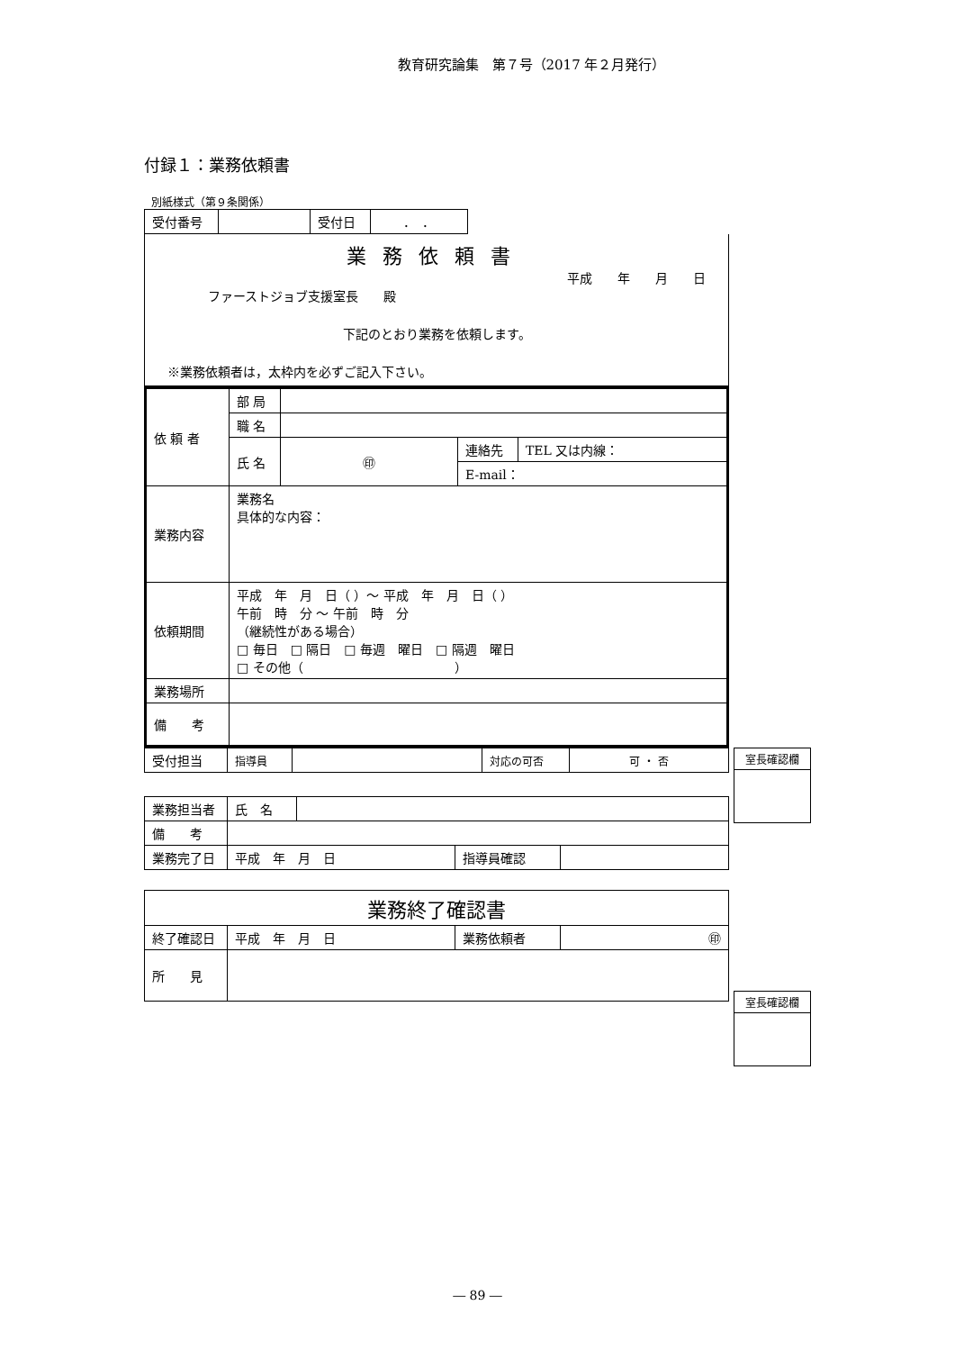教育研究論集　第７号（2017 年２月発行）
付録１：業務依頼書
別紙様式（第９条関係）
| 受付番号 | | 受付日 | ． ． |
業務依頼書
平成　　年　　月　　日
ファーストジョブ支援室長　　殿
下記のとおり業務を依頼します。
※業務依頼者は，太枠内を必ずご記入下さい。
| 依 頼 者 | 部 局 | | | |
| | 職 名 | | | |
| | 氏 名 | ㊞ | 連絡先 | TEL 又は内線： |
| | | | E-mail： | |
| 業務内容 | 業務名 具体的な内容： | | | |
| 依頼期間 | 平成 年 月 日（ ）～ 平成 年 月 日（ ） 午前 時 分 ～ 午前 時 分 （継続性がある場合） □ 毎日 □ 隔日 □ 毎週 曜日 □ 隔週 曜日 □ その他（ ） | | | |
| 業務場所 | | | | |
| 備 考 | | | | |
| 受付担当 | 指導員 | | 対応の可否 | 可 ・ 否 |
| 業務担当者 | 氏 名 | | | |
| 備 考 | | | | |
| 業務完了日 | 平成 年 月 日 | | 指導員確認 | |
| 業務終了確認書 | | | |
| 終了確認日 | 平成 年 月 日 | 業務依頼者 | ㊞ |
| 所 見 | | | |
室長確認欄
室長確認欄
― 89 ―